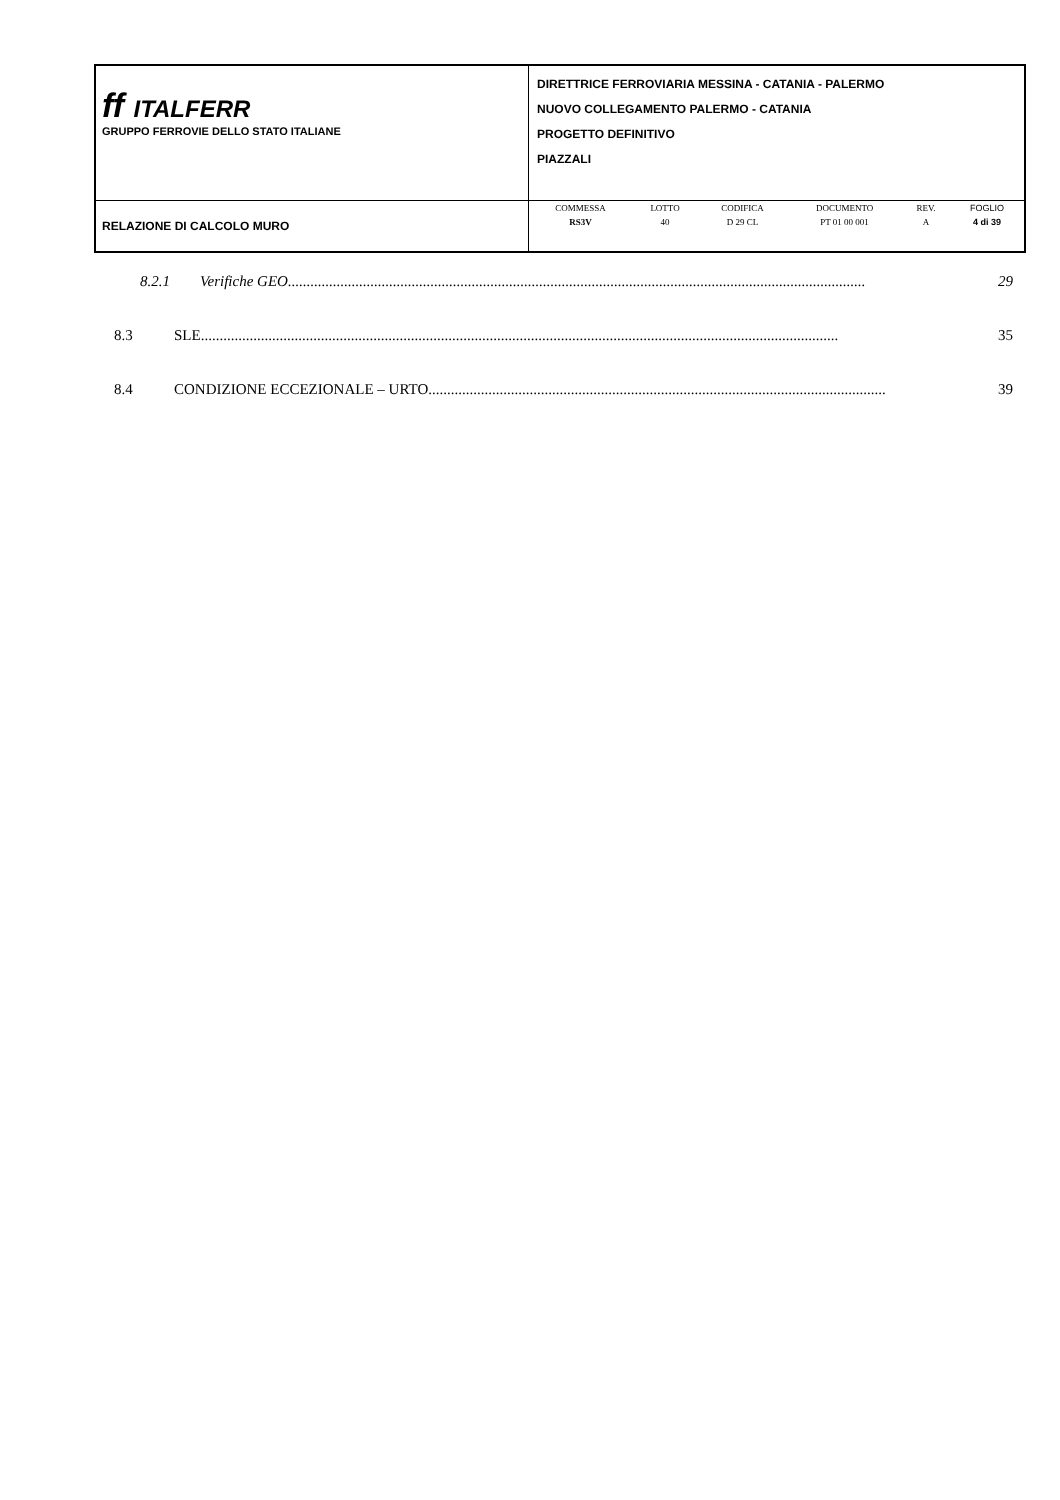| ff ITALFERR GRUPPO FERROVIE DELLO STATO ITALIANE | DIRETTRICE FERROVIARIA MESSINA - CATANIA - PALERMO NUOVO COLLEGAMENTO PALERMO - CATANIA PROGETTO DEFINITIVO PIAZZALI |
| RELAZIONE DI CALCOLO MURO | / COMMESSA / LOTTO / CODIFICA / DOCUMENTO / REV. / FOGLIO / / RS3V / 40 / D 29 CL / PT 01 00 001 / A / 4 di 39 / |
8.2.1 Verifiche GEO.......................................................................................................................................................... 29
8.3 SLE.......................................................................................................................................................................... 35
8.4 CONDIZIONE ECCEZIONALE – URTO.......................................................................................................................... 39